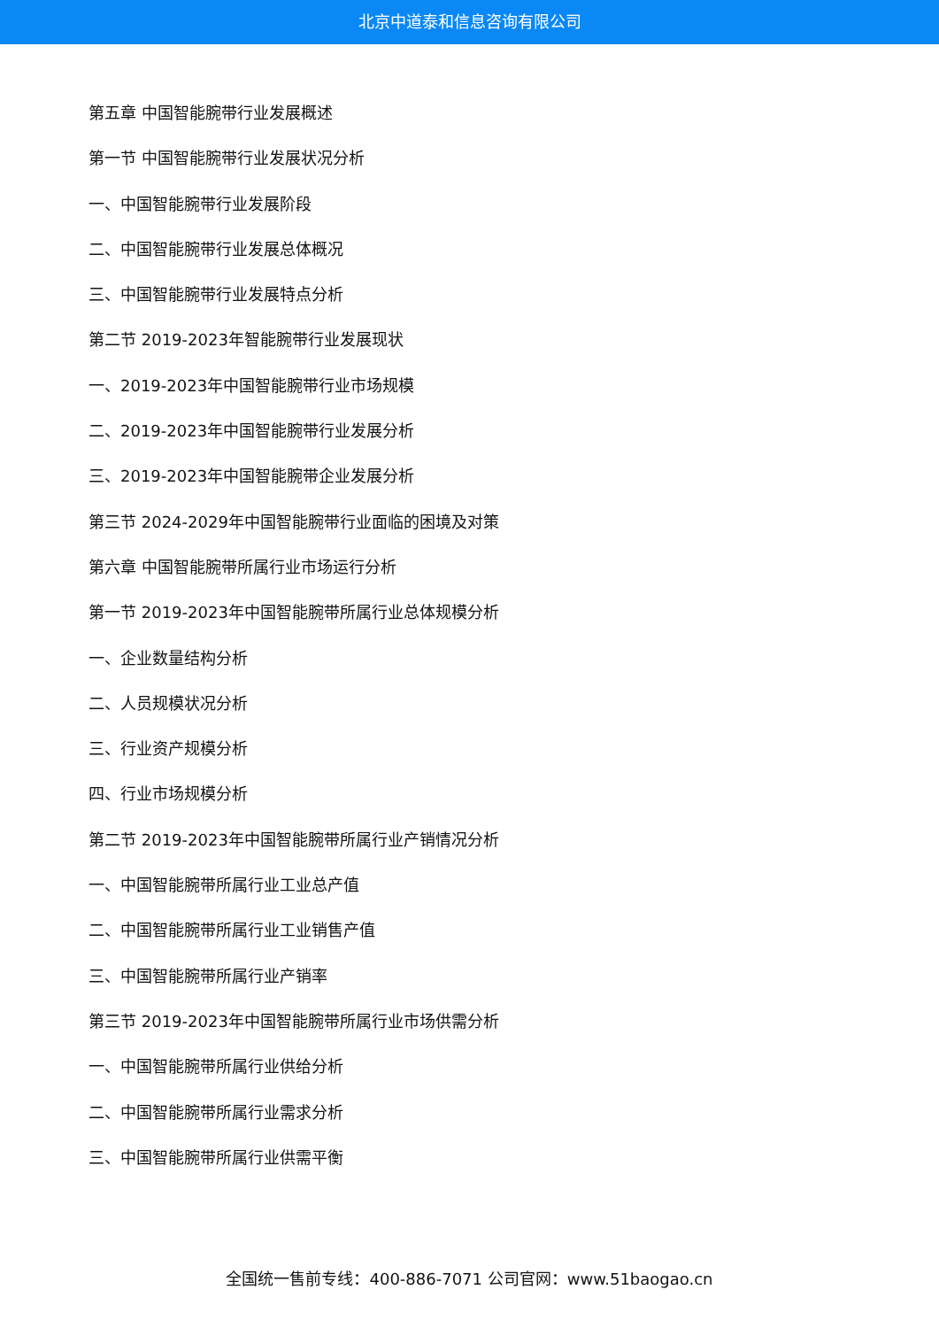北京中道泰和信息咨询有限公司
第五章 中国智能腕带行业发展概述
第一节 中国智能腕带行业发展状况分析
一、中国智能腕带行业发展阶段
二、中国智能腕带行业发展总体概况
三、中国智能腕带行业发展特点分析
第二节 2019-2023年智能腕带行业发展现状
一、2019-2023年中国智能腕带行业市场规模
二、2019-2023年中国智能腕带行业发展分析
三、2019-2023年中国智能腕带企业发展分析
第三节 2024-2029年中国智能腕带行业面临的困境及对策
第六章 中国智能腕带所属行业市场运行分析
第一节 2019-2023年中国智能腕带所属行业总体规模分析
一、企业数量结构分析
二、人员规模状况分析
三、行业资产规模分析
四、行业市场规模分析
第二节 2019-2023年中国智能腕带所属行业产销情况分析
一、中国智能腕带所属行业工业总产值
二、中国智能腕带所属行业工业销售产值
三、中国智能腕带所属行业产销率
第三节 2019-2023年中国智能腕带所属行业市场供需分析
一、中国智能腕带所属行业供给分析
二、中国智能腕带所属行业需求分析
三、中国智能腕带所属行业供需平衡
全国统一售前专线：400-886-7071 公司官网：www.51baogao.cn